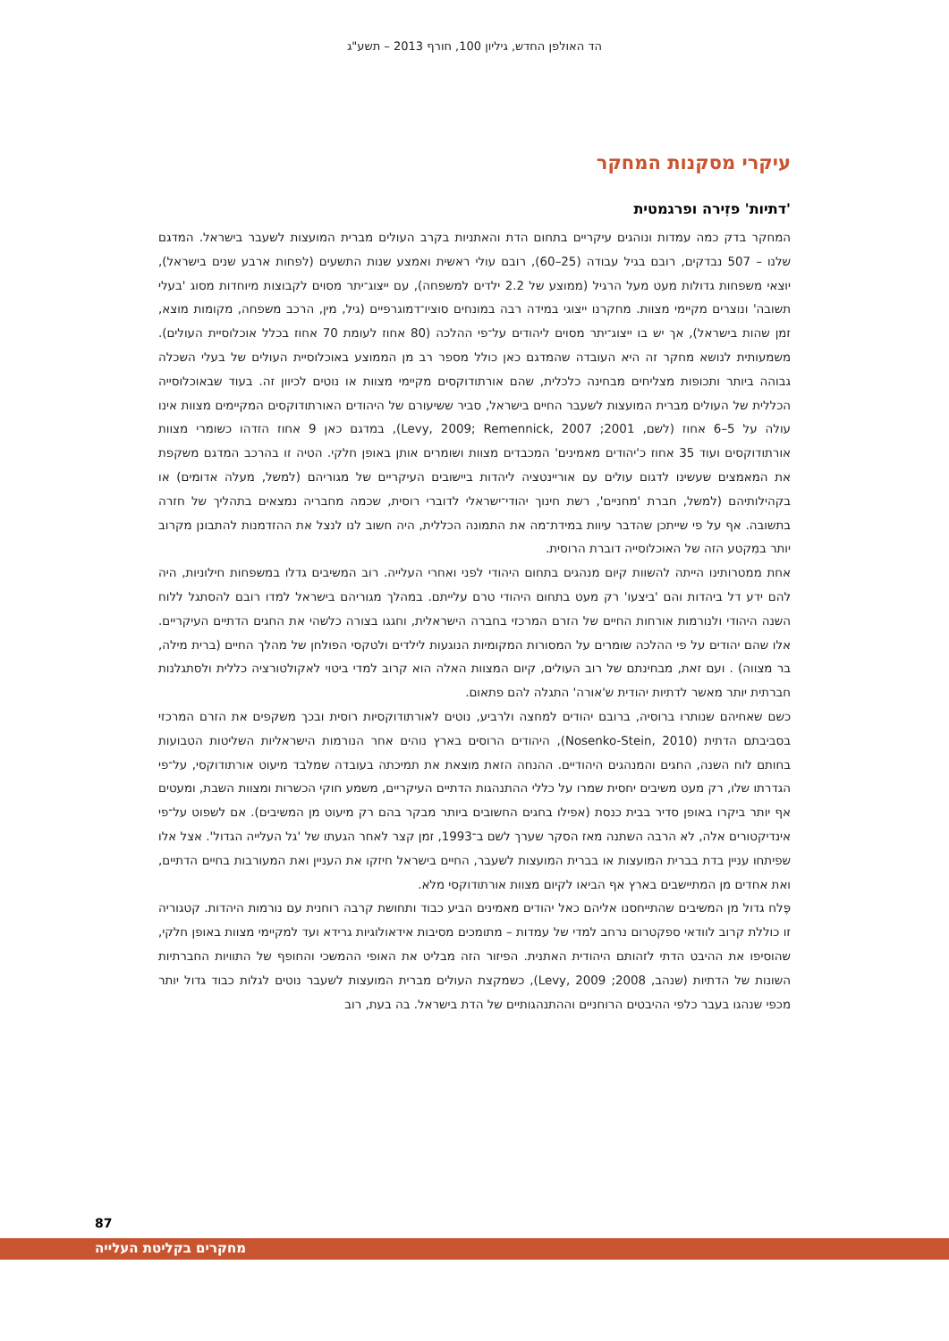הד האולפן החדש, גיליון 100, חורף 2013 – תשע"ג
עיקרי מסקנות המחקר
'דתיות' פזִירה ופרגמטית
המחקר בדק כמה עמדות ונוהגים עיקריים בתחום הדת והאתניות בקרב העולים מברית המועצות לשעבר בישראל. המדגם שלנו – 507 נבדקים, רובם בגיל עבודה (25–60), רובם עולי ראשית ואמצע שנות התשעים (לפחות ארבע שנים בישראל), יוצאי משפחות גדולות מעט מעל הרגיל (ממוצע של 2.2 ילדים למשפחה), עם ייצוג־יתר מסוים לקבוצות מיוחדות מסוג 'בעלי תשובה' ונוצרים מקיימי מצוות. מחקרנו ייצוגי במידה רבה במונחים סוציו־דמוגרפיים (גיל, מין, הרכב משפחה, מקומות מוצא, זמן שהות בישראל), אך יש בו ייצוג־יתר מסוים ליהודים על־פי ההלכה (80 אחוז לעומת 70 אחוז בכלל אוכלוסיית העולים). משמעותית לנושא מחקר זה היא העובדה שהמדגם כאן כולל מספר רב מן הממוצע באוכלוסיית העולים של בעלי השכלה גבוהה ביותר ותכופות מצליחים מבחינה כלכלית, שהם אורתודוקסים מקיימי מצוות או נוטים לכיוון זה. בעוד שבאוכלוסייה הכללית של העולים מברית המועצות לשעבר החיים בישראל, סביר ששיעורם של היהודים האורתודוקסים המקיימים מצוות אינו עולה על 5–6 אחוז (לשם, 2001; Levy, 2009; Remennick, 2007), במדגם כאן 9 אחוז הזדהו כשומרי מצוות אורתודוקסים ועוד 35 אחוז כ'יהודים מאמינים' המכבדים מצוות ושומרים אותן באופן חלקי. הטיה זו בהרכב המדגם משקפת את המאמצים שעשינו לדגום עולים עם אוריינטציה ליהדות ביישובים העיקריים של מגוריהם (למשל, מעלה אדומים) או בקהילותיהם (למשל, חברת 'מחניים', רשת חינוך יהודי־ישראלי לדוברי רוסית, שכמה מחבריה נמצאים בתהליך של חזרה בתשובה. אף על פי שייתכן שהדבר עיוות במידת־מה את התמונה הכללית, היה חשוב לנו לנצל את ההזדמנות להתבונן מקרוב יותר במִקטע הזה של האוכלוסייה דוברת הרוסית.
אחת ממטרותינו הייתה להשוות קיום מנהגים בתחום היהודי לפני ואחרי העלייה. רוב המשיבים גדלו במשפחות חילוניות, היה להם ידע דל ביהדות והם 'ביצעו' רק מעט בתחום היהודי טרם עלייתם. במהלך מגוריהם בישראל למדו רובם להסתגל ללוח השנה היהודי ולנורמות אורחות החיים של הזרם המרכזי בחברה הישראלית, וחגגו בצורה כלשהי את החגים הדתיים העיקריים. אלו שהם יהודים על פי ההלכה שומרים על המסורות המקומיות הנוגעות לילדים ולטקסי הפולחן של מהלך החיים (ברית מילה, בר מצווה) . ועם זאת, מבחינתם של רוב העולים, קיום המצוות האלה הוא קרוב למדי ביטוי לאקולטורציה כללית ולסתגלנות חברתית יותר מאשר לדתיות יהודית ש'אורה' התגלה להם פתאום.
כשם שאחיהם שנותרו ברוסיה, ברובם יהודים למחצה ולרביע, נוטים לאורתודוקסיות רוסית ובכך משקפים את הזרם המרכזי בסביבתם הדתית (Nosenko-Stein, 2010), היהודים הרוסים בארץ נוהים אחר הנורמות הישראליות השליטות הטבועות בחותם לוח השנה, החגים והמנהגים היהודיים. ההנחה הזאת מוצאת את תמיכתה בעובדה שמלבד מיעוט אורתודוקסי, על־פי הגדרתו שלו, רק מעט משיבים יחסית שמרו על כללי ההתנהגות הדתיים העיקריים, משמע חוקי הכשרות ומצוות השבת, ומעטים אף יותר ביקרו באופן סדיר בבית כנסת (אפילו בחגים החשובים ביותר מבקר בהם רק מיעוט מן המשיבים). אם לשפוט על־פי אינדיקטורים אלה, לא הרבה השתנה מאז הסקר שערך לשם ב־1993, זמן קצר לאחר הגעתו של 'גל העלייה הגדול'. אצל אלו שפיתחו עניין בדת בברית המועצות או בברית המועצות לשעבר, החיים בישראל חיזקו את העניין ואת המעורבות בחיים הדתיים, ואת אחדים מן המתיישבים בארץ אף הביאו לקיום מצוות אורתודוקסי מלא.
פֶּלח גדול מן המשיבים שהתייחסנו אליהם כאל יהודים מאמינים הביע כבוד ותחושת קרבה רוחנית עם נורמות היהדות. קטגוריה זו כוללת קרוב לוודאי ספקטרום נרחב למדי של עמדות – מתומכים מסיבות אידאולוגיות גרידא ועד למקיימי מצוות באופן חלקי, שהוסיפו את ההיבט הדתי לזהותם היהודית האתנית. הפיזור הזה מבליט את האופי ההמשכי והחופף של התוויות החברתיות השונות של הדתיות (שנהב, 2008; Levy, 2009), כשמקצת העולים מברית המועצות לשעבר נוטים לגלות כבוד גדול יותר מכפי שנהגו בעבר כלפי ההיבטים הרוחניים וההתנהגותיים של הדת בישראל. בה בעת, רוב
87
מחקרים בקליטת העלייה